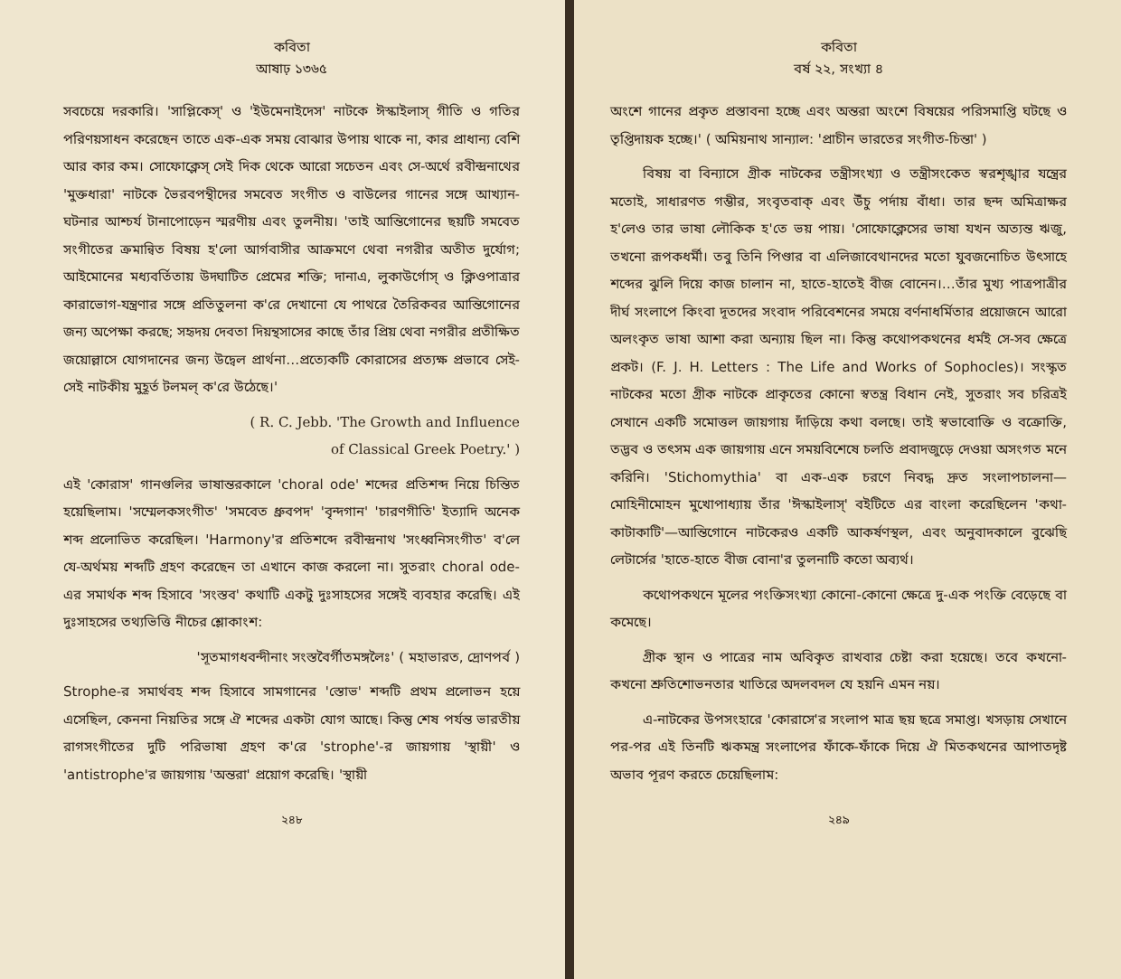কবিতা
আষাঢ় ১৩৬৫
সবচেয়ে দরকারি। 'সাপ্লিকেস্' ও 'ইউমেনাইদেস' নাটকে ঈস্কাইলাস্ গীতি ও গতির পরিণয়সাধন করেছেন তাতে এক-এক সময় বোঝার উপায় থাকে না, কার প্রাধান্য বেশি আর কার কম। সোফোক্লেস্ সেই দিক থেকে আরো সচেতন এবং সে-অর্থে রবীন্দ্রনাথের 'মুক্তধারা' নাটকে ভৈরবপন্থীদের সমবেত সংগীত ও বাউলের গানের সঙ্গে আখ্যান-ঘটনার আশ্চর্য টানাপোড়েন স্মরণীয় এবং তুলনীয়। 'তাই আন্তিগোনের ছয়টি সমবেত সংগীতের ক্রমান্বিত বিষয় হ'লো আর্গবাসীর আক্রমণে থেবা নগরীর অতীত দুর্যোগ; আইমোনের মধ্যবর্তিতায় উদ্ঘাটিত প্রেমের শক্তি; দানাএ, লুকাউর্গোস্ ও ক্লিওপাত্রার কারাভোগ-যন্ত্রণার সঙ্গে প্রতিতুলনা ক'রে দেখানো যে পাথরে তৈরিকবর আন্তিগোনের জন্য অপেক্ষা করছে; সহৃদয় দেবতা দিয়ন্থসাসের কাছে তাঁর প্রিয় থেবা নগরীর প্রতীক্ষিত জয়োল্লাসে যোগদানের জন্য উদ্বেল প্রার্থনা…প্রত্যেকটি কোরাসের প্রত্যক্ষ প্রভাবে সেই-সেই নাটকীয় মুহূর্ত টলমল্ ক'রে উঠেছে।'
( R. C. Jebb. 'The Growth and Influence
of Classical Greek Poetry.' )
এই 'কোরাস' গানগুলির ভাষান্তরকালে 'choral ode' শব্দের প্রতিশব্দ নিয়ে চিন্তিত হয়েছিলাম। 'সম্মেলকসংগীত' 'সমবেত ধ্রুবপদ' 'বৃন্দগান' 'চারণগীতি' ইত্যাদি অনেক শব্দ প্রলোভিত করেছিল। 'Harmony'র প্রতিশব্দে রবীন্দ্রনাথ 'সংধ্বনিসংগীত' ব'লে যে-অর্থময় শব্দটি গ্রহণ করেছেন তা এখানে কাজ করলো না। সুতরাং choral ode-এর সমার্থক শব্দ হিসাবে 'সংস্তব' কথাটি একটু দুঃসাহসের সঙ্গেই ব্যবহার করেছি। এই দুঃসাহসের তথ্যভিত্তি নীচের শ্লোকাংশ:
'সূতমাগধবন্দীনাং সংস্তবৈর্গীতমঙ্গলৈঃ' ( মহাভারত, দ্রোণপর্ব )
Strophe-র সমার্থবহ শব্দ হিসাবে সামগানের 'স্তোভ' শব্দটি প্রথম প্রলোভন হয়ে এসেছিল, কেননা নিয়তির সঙ্গে ঐ শব্দের একটা যোগ আছে। কিন্তু শেষ পর্যন্ত ভারতীয় রাগসংগীতের দুটি পরিভাষা গ্রহণ ক'রে 'strophe'-র জায়গায় 'স্থায়ী' ও 'antistrophe'র জায়গায় 'অন্তরা' প্রয়োগ করেছি। 'স্থায়ী
২৪৮
কবিতা
বর্ষ ২২, সংখ্যা ৪
অংশে গানের প্রকৃত প্রস্তাবনা হচ্ছে এবং অন্তরা অংশে বিষয়ের পরিসমাপ্তি ঘটছে ও তৃপ্তিদায়ক হচ্ছে।' ( অমিয়নাথ সান্যাল: 'প্রাচীন ভারতের সংগীত-চিন্তা' )
বিষয় বা বিন্যাসে গ্রীক নাটকের তন্ত্রীসংখ্যা ও তন্ত্রীসংকেত স্বরশৃঙ্খার যন্ত্রের মতোই, সাধারণত গম্ভীর, সংবৃতবাক্ এবং উঁচু পর্দায় বাঁধা। তার ছন্দ অমিত্রাক্ষর হ'লেও তার ভাষা লৌকিক হ'তে ভয় পায়। 'সোফোক্লেসের ভাষা যখন অত্যন্ত ঋজু, তখনো রূপকধর্মী। তবু তিনি পিণ্ডার বা এলিজাবেথানদের মতো যুবজনোচিত উৎসাহে শব্দের ঝুলি দিয়ে কাজ চালান না, হাতে-হাতেই বীজ বোনেন।…তাঁর মুখ্য পাত্রপাত্রীর দীর্ঘ সংলাপে কিংবা দূতদের সংবাদ পরিবেশনের সময়ে বর্ণনাধর্মিতার প্রয়োজনে আরো অলংকৃত ভাষা আশা করা অন্যায় ছিল না। কিন্তু কথোপকথনের ধর্মই সে-সব ক্ষেত্রে প্রকট। (F. J. H. Letters : The Life and Works of Sophocles)। সংস্কৃত নাটকের মতো গ্রীক নাটকে প্রাকৃতের কোনো স্বতন্ত্র বিধান নেই, সুতরাং সব চরিত্রই সেখানে একটি সমোত্তল জায়গায় দাঁড়িয়ে কথা বলছে। তাই স্বভাবোক্তি ও বক্রোক্তি, তদ্ভব ও তৎসম এক জায়গায় এনে সময়বিশেষে চলতি প্রবাদজুড়ে দেওয়া অসংগত মনে করিনি। 'Stichomythia' বা এক-এক চরণে নিবদ্ধ দ্রুত সংলাপচালনা— মোহিনীমোহন মুখোপাধ্যায় তাঁর 'ঈস্কাইলাস্' বইটিতে এর বাংলা করেছিলেন 'কথা-কাটাকাটি'—আন্তিগোনে নাটকেরও একটি আকর্ষণস্থল, এবং অনুবাদকালে বুঝেছি লেটার্সের 'হাতে-হাতে বীজ বোনা'র তুলনাটি কতো অব্যর্থ।
কথোপকথনে মূলের পংক্তিসংখ্যা কোনো-কোনো ক্ষেত্রে দু-এক পংক্তি বেড়েছে বা কমেছে।
গ্রীক স্থান ও পাত্রের নাম অবিকৃত রাখবার চেষ্টা করা হয়েছে। তবে কখনো-কখনো শ্রুতিশোভনতার খাতিরে অদলবদল যে হয়নি এমন নয়।
এ-নাটকের উপসংহারে 'কোরাসে'র সংলাপ মাত্র ছয় ছত্রে সমাপ্ত। খসড়ায় সেখানে পর-পর এই তিনটি ঋকমন্ত্র সংলাপের ফাঁকে-ফাঁকে দিয়ে ঐ মিতকথনের আপাতদৃষ্ট অভাব পূরণ করতে চেয়েছিলাম:
২৪৯